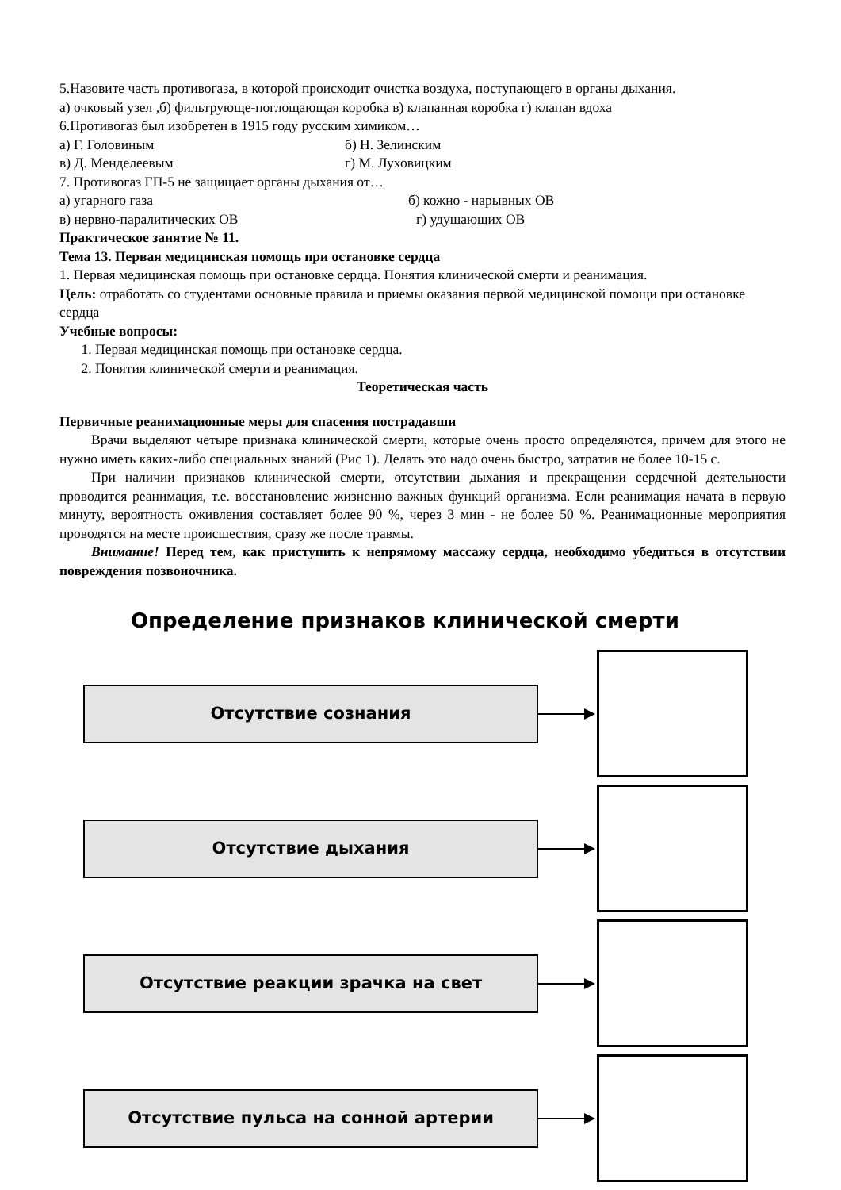5.Назовите часть противогаза, в которой происходит очистка воздуха, поступающего в органы дыхания.
а) очковый узел ,б) фильтрующе-поглощающая коробка в) клапанная коробка г) клапан вдоха
6.Противогаз был изобретен в 1915 году русским химиком…
а) Г. Головиным б) Н. Зелинским
в) Д. Менделеевым г) М. Луховицким
7. Противогаз ГП-5 не защищает органы дыхания от…
а) угарного газа б) кожно - нарывных ОВ
в) нервно-паралитических ОВ г) удушающих ОВ
Практическое занятие № 11.
Тема 13. Первая медицинская помощь при остановке сердца
1. Первая медицинская помощь при остановке сердца. Понятия клинической смерти и реанимация.
Цель: отработать со студентами основные правила и приемы оказания первой медицинской помощи при остановке сердца
Учебные вопросы:
1. Первая медицинская помощь при остановке сердца.
2. Понятия клинической смерти и реанимация.
Теоретическая часть
Первичные реанимационные меры для спасения пострадавши
Врачи выделяют четыре признака клинической смерти, которые очень просто определяются, причем для этого не нужно иметь каких-либо специальных знаний (Рис 1). Делать это надо очень быстро, затратив не более 10-15 с.
При наличии признаков клинической смерти, отсутствии дыхания и прекращении сердечной деятельности проводится реанимация, т.е. восстановление жизненно важных функций организма. Если реанимация начата в первую минуту, вероятность оживления составляет более 90 %, через 3 мин - не более 50 %. Реанимационные мероприятия проводятся на месте происшествия, сразу же после травмы.
Внимание! Перед тем, как приступить к непрямому массажу сердца, необходимо убедиться в отсутствии повреждения позвоночника.
Определение признаков клинической смерти
Отсутствие сознания
Отсутствие дыхания
Отсутствие реакции зрачка на свет
Отсутствие пульса на сонной артерии